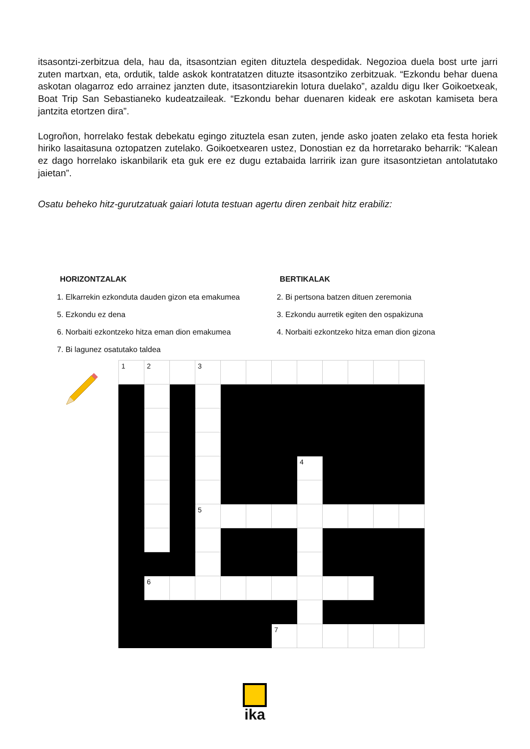itsasontzi-zerbitzua dela, hau da, itsasontzian egiten dituztela despedidak. Negozioa duela bost urte jarri zuten martxan, eta, ordutik, talde askok kontratatzen dituzte itsasontziko zerbitzuak. “Ezkondu behar duena askotan olagarroz edo arrainez janzten dute, itsasontziarekin lotura duelako”, azaldu digu Iker Goikoetxeak, Boat Trip San Sebastianeko kudeatzaileak. “Ezkondu behar duenaren kideak ere askotan kamiseta bera jantzita etortzen dira”.
Logroñon, horrelako festak debekatu egingo zituztela esan zuten, jende asko joaten zelako eta festa horiek hiriko lasaitasuna oztopatzen zutelako. Goikoetxearen ustez, Donostian ez da horretarako beharrik: “Kalean ez dago horrelako iskanbilarik eta guk ere ez dugu eztabaida larririk izan gure itsasontzietan antolatutako jaietan”.
Osatu beheko hitz-gurutzatuak gaiari lotuta testuan agertu diren zenbait hitz erabiliz:
HORIZONTZALAK
1. Elkarrekin ezkonduta dauden gizon eta emakumea
5. Ezkondu ez dena
6. Norbaiti ezkontzeko hitza eman dion emakumea
7. Bi lagunez osatutako taldea
BERTIKALAK
2. Bi pertsona batzen dituen zeremonia
3. Ezkondu aurretik egiten den ospakizuna
4. Norbaiti ezkontzeko hitza eman dion gizona
| 1 | 2 | | 3 | | | | | | | | |
| | | | | | | | 4 | | | | |
| | | | 5 | | | | | | | | |
| | 6 | | | | | | | | | | |
| | | | | | | 7 | | | | | |
ika